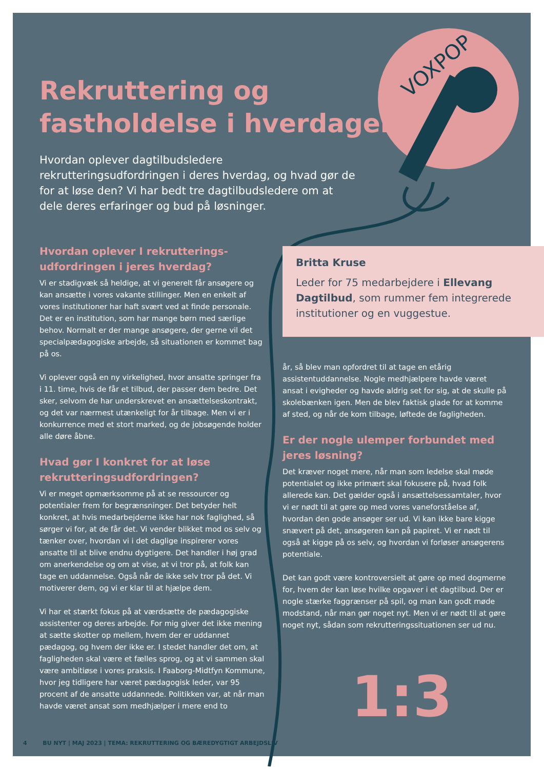VOXPOP
Rekruttering og
fastholdelse i hverdagen
Hvordan oplever dagtilbudsledere rekrutteringsudfordringen i deres hverdag, og hvad gør de for at løse den? Vi har bedt tre dagtilbudsledere om at dele deres erfaringer og bud på løsninger.
Hvordan oplever I rekrutterings-udfordringen i jeres hverdag?
Vi er stadigvæk så heldige, at vi generelt får ansøgere og kan ansætte i vores vakante stillinger. Men en enkelt af vores institutioner har haft svært ved at finde personale. Det er en institution, som har mange børn med særlige behov. Normalt er der mange ansøgere, der gerne vil det specialpædagogiske arbejde, så situationen er kommet bag på os.
Vi oplever også en ny virkelighed, hvor ansatte springer fra i 11. time, hvis de får et tilbud, der passer dem bedre. Det sker, selvom de har underskrevet en ansættelseskontrakt, og det var nærmest utænkeligt for år tilbage. Men vi er i konkurrence med et stort marked, og de jobsøgende holder alle døre åbne.
Hvad gør I konkret for at løse rekrutteringsudfordringen?
Vi er meget opmærksomme på at se ressourcer og potentialer frem for begrænsninger. Det betyder helt konkret, at hvis medarbejderne ikke har nok faglighed, så sørger vi for, at de får det. Vi vender blikket mod os selv og tænker over, hvordan vi i det daglige inspirerer vores ansatte til at blive endnu dygtigere. Det handler i høj grad om anerkendelse og om at vise, at vi tror på, at folk kan tage en uddannelse. Også når de ikke selv tror på det. Vi motiverer dem, og vi er klar til at hjælpe dem.
Vi har et stærkt fokus på at værdsætte de pædagogiske assistenter og deres arbejde. For mig giver det ikke mening at sætte skotter op mellem, hvem der er uddannet pædagog, og hvem der ikke er. I stedet handler det om, at fagligheden skal være et fælles sprog, og at vi sammen skal være ambitiøse i vores praksis. I Faaborg-Midtfyn Kommune, hvor jeg tidligere har været pædagogisk leder, var 95 procent af de ansatte uddannede. Politikken var, at når man havde været ansat som medhjælper i mere end to
Britta Kruse
Leder for 75 medarbejdere i Ellevang Dagtilbud, som rummer fem integrerede institutioner og en vuggestue.
år, så blev man opfordret til at tage en etårig assistentuddannelse. Nogle medhjælpere havde været ansat i evigheder og havde aldrig set for sig, at de skulle på skolebænken igen. Men de blev faktisk glade for at komme af sted, og når de kom tilbage, løftede de fagligheden.
Er der nogle ulemper forbundet med jeres løsning?
Det kræver noget mere, når man som ledelse skal møde potentialet og ikke primært skal fokusere på, hvad folk allerede kan. Det gælder også i ansættelsessamtaler, hvor vi er nødt til at gøre op med vores vaneforståelse af, hvordan den gode ansøger ser ud. Vi kan ikke bare kigge snævert på det, ansøgeren kan på papiret. Vi er nødt til også at kigge på os selv, og hvordan vi forløser ansøgerens potentiale.
Det kan godt være kontroversielt at gøre op med dogmerne for, hvem der kan løse hvilke opgaver i et dagtilbud. Der er nogle stærke faggrænser på spil, og man kan godt møde modstand, når man gør noget nyt. Men vi er nødt til at gøre noget nyt, sådan som rekrutteringssituationen ser ud nu.
1:3
4 BU NYT | MAJ 2023 | TEMA: REKRUTTERING OG BÆREDYGTIGT ARBEJDSLIV